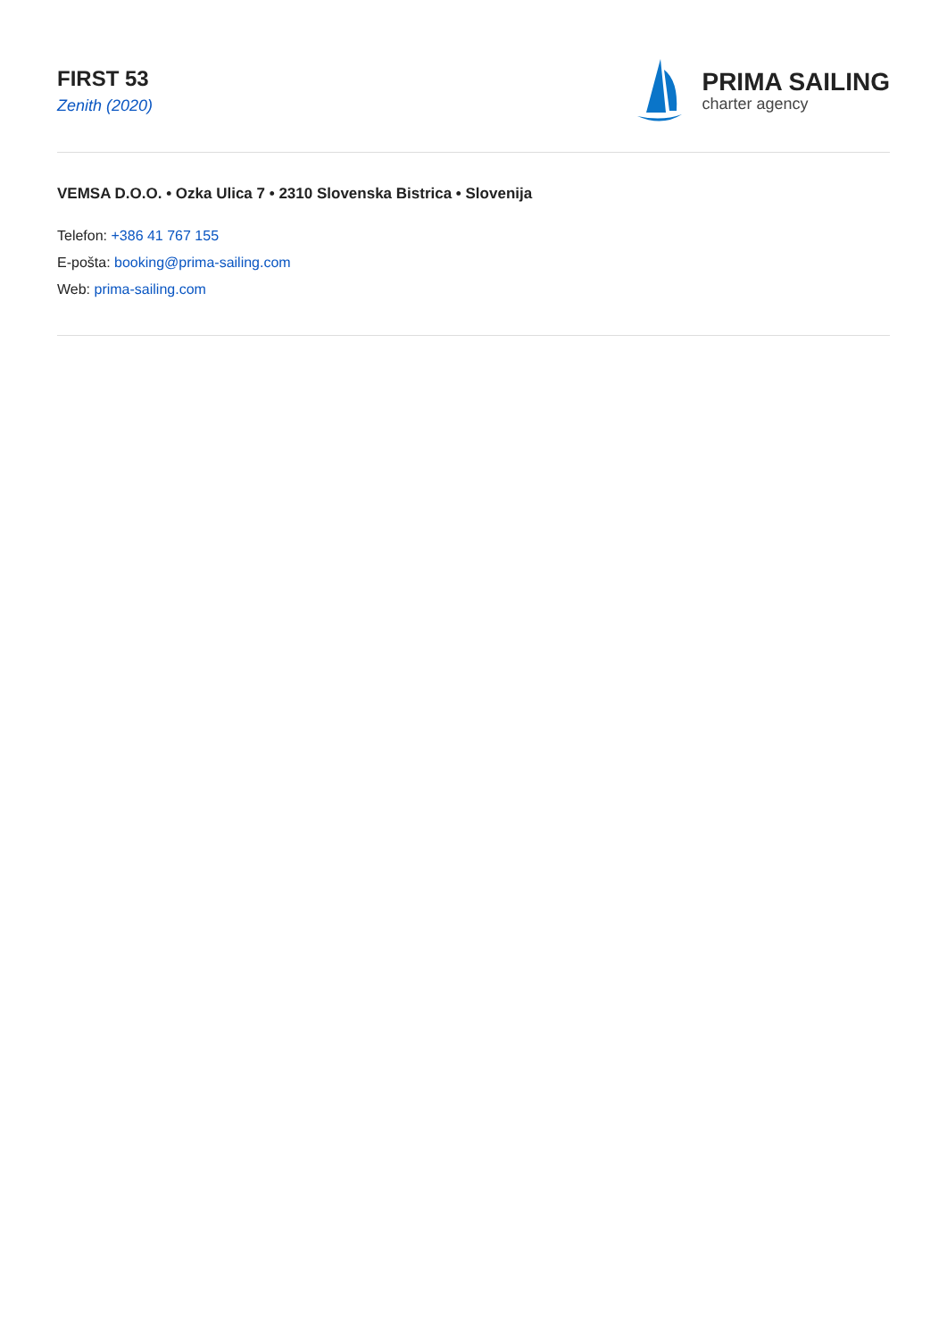FIRST 53
Zenith (2020)
PRIMA SAILING
charter agency
VEMSA D.O.O. • Ozka Ulica 7 • 2310 Slovenska Bistrica • Slovenija
Telefon: +386 41 767 155
E-pošta: booking@prima-sailing.com
Web: prima-sailing.com